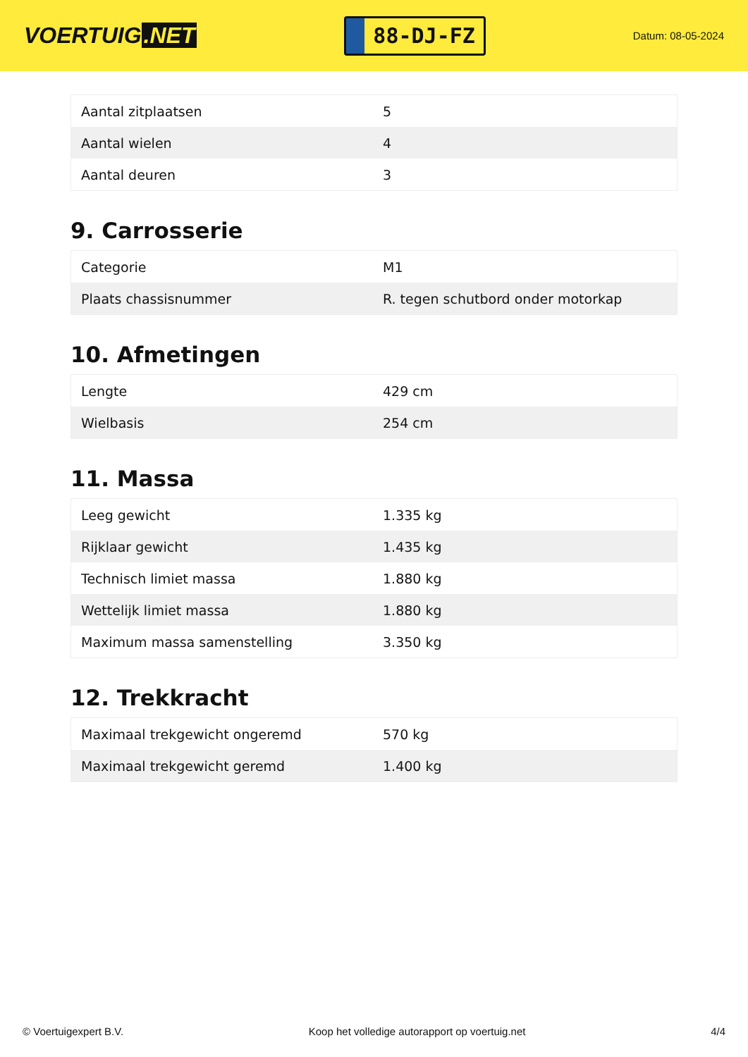VOERTUIG.NET
88-DJ-FZ
Datum: 08-05-2024
| Aantal zitplaatsen | 5 |
| Aantal wielen | 4 |
| Aantal deuren | 3 |
9. Carrosserie
| Categorie | M1 |
| Plaats chassisnummer | R. tegen schutbord onder motorkap |
10. Afmetingen
| Lengte | 429 cm |
| Wielbasis | 254 cm |
11. Massa
| Leeg gewicht | 1.335 kg |
| Rijklaar gewicht | 1.435 kg |
| Technisch limiet massa | 1.880 kg |
| Wettelijk limiet massa | 1.880 kg |
| Maximum massa samenstelling | 3.350 kg |
12. Trekkracht
| Maximaal trekgewicht ongeremd | 570 kg |
| Maximaal trekgewicht geremd | 1.400 kg |
© Voertuigexpert B.V. Koop het volledige autorapport op voertuig.net 4/4